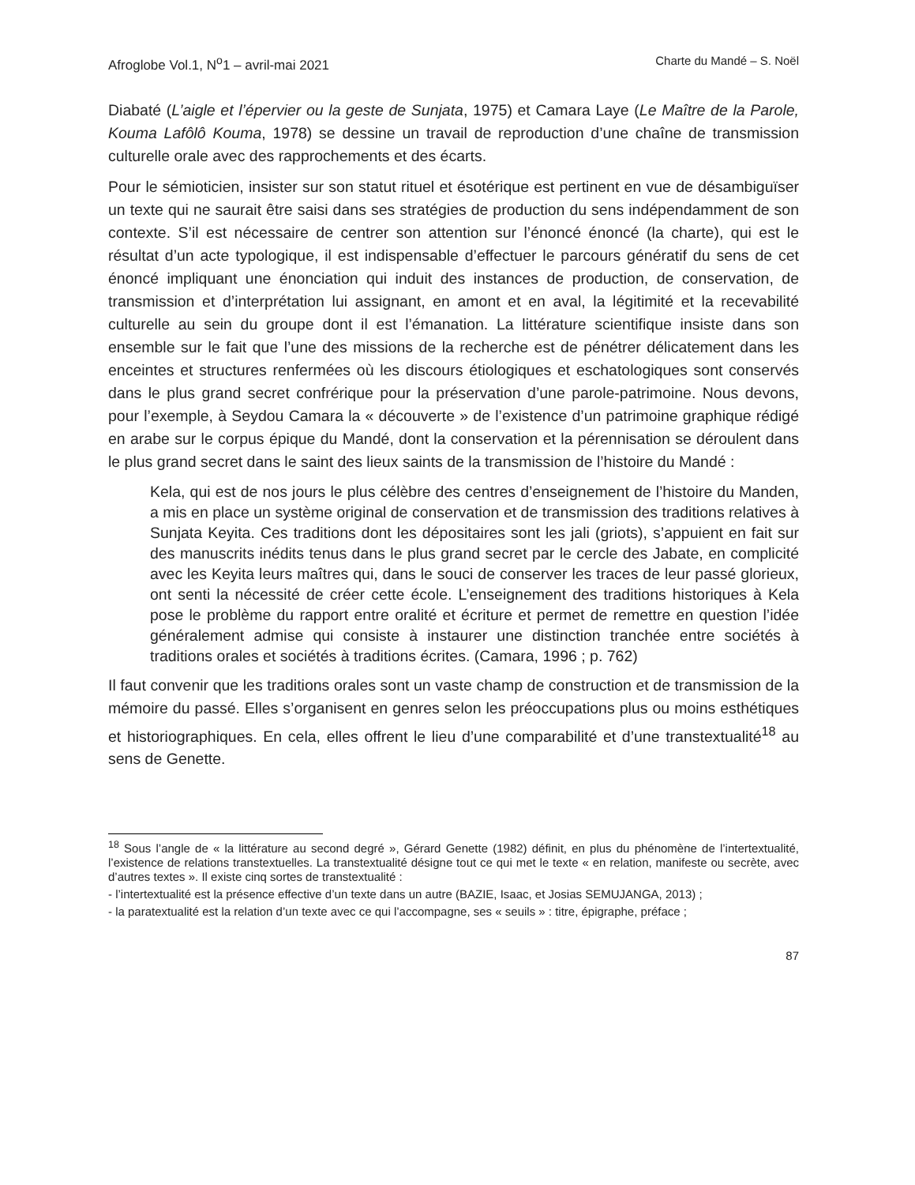Afroglobe Vol.1, N<sup>o</sup>1 – avril-mai 2021 Charte du Mandé – S. Noël
Diabaté (L’aigle et l’épervier ou la geste de Sunjata, 1975) et Camara Laye (Le Maître de la Parole, Kouma Lafôlô Kouma, 1978) se dessine un travail de reproduction d’une chaîne de transmission culturelle orale avec des rapprochements et des écarts.
Pour le sémioticien, insister sur son statut rituel et ésotérique est pertinent en vue de désambiguïser un texte qui ne saurait être saisi dans ses stratégies de production du sens indépendamment de son contexte. S’il est nécessaire de centrer son attention sur l’énoncé énoncé (la charte), qui est le résultat d’un acte typologique, il est indispensable d’effectuer le parcours génératif du sens de cet énoncé impliquant une énonciation qui induit des instances de production, de conservation, de transmission et d’interprétation lui assignant, en amont et en aval, la légitimité et la recevabilité culturelle au sein du groupe dont il est l’émanation. La littérature scientifique insiste dans son ensemble sur le fait que l’une des missions de la recherche est de pénétrer délicatement dans les enceintes et structures renfermées où les discours étiologiques et eschatologiques sont conservés dans le plus grand secret confrérique pour la préservation d’une parole-patrimoine. Nous devons, pour l’exemple, à Seydou Camara la « découverte » de l’existence d’un patrimoine graphique rédigé en arabe sur le corpus épique du Mandé, dont la conservation et la pérennisation se déroulent dans le plus grand secret dans le saint des lieux saints de la transmission de l’histoire du Mandé :
Kela, qui est de nos jours le plus célèbre des centres d’enseignement de l’histoire du Manden, a mis en place un système original de conservation et de transmission des traditions relatives à Sunjata Keyita. Ces traditions dont les dépositaires sont les jali (griots), s’appuient en fait sur des manuscrits inédits tenus dans le plus grand secret par le cercle des Jabate, en complicité avec les Keyita leurs maîtres qui, dans le souci de conserver les traces de leur passé glorieux, ont senti la nécessité de créer cette école. L’enseignement des traditions historiques à Kela pose le problème du rapport entre oralité et écriture et permet de remettre en question l’idée généralement admise qui consiste à instaurer une distinction tranchée entre sociétés à traditions orales et sociétés à traditions écrites. (Camara, 1996 ; p. 762)
Il faut convenir que les traditions orales sont un vaste champ de construction et de transmission de la mémoire du passé. Elles s’organisent en genres selon les préoccupations plus ou moins esthétiques et historiographiques. En cela, elles offrent le lieu d’une comparabilité et d’une transtextualité<sup>18</sup> au sens de Genette.
<sup>18</sup> Sous l’angle de « la littérature au second degré », Gérard Genette (1982) définit, en plus du phénomène de l’intertextualité, l’existence de relations transtextuelles. La transtextualité désigne tout ce qui met le texte « en relation, manifeste ou secrète, avec d’autres textes ». Il existe cinq sortes de transtextualité :
- l’intertextualité est la présence effective d’un texte dans un autre (BAZIE, Isaac, et Josias SEMUJANGA, 2013) ;
- la paratextualité est la relation d’un texte avec ce qui l’accompagne, ses « seuils » : titre, épigraphe, préface ;
87